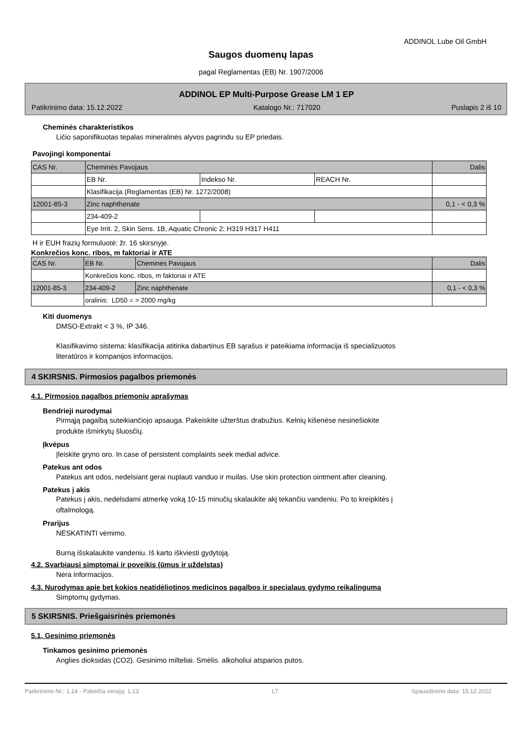ADDINOL Lube Oil GmbH
Saugos duomenų lapas
pagal Reglamentas (EB) Nr. 1907/2006
ADDINOL EP Multi-Purpose Grease LM 1 EP
Patikrinimo data: 15.12.2022 Katalogo Nr.: 717020 Puslapis 2 iš 10
Cheminės charakteristikos
Ličio saponifikuotas tepalas mineralinės alyvos pagrindu su EP priedais.
Pavojingi komponentai
| CAS Nr. | Cheminės Pavojaus | | | Dalis |
| | EB Nr. | Indekso Nr. | REACH Nr. | |
| | Klasifikacija (Reglamentas (EB) Nr. 1272/2008) | | | |
| 12001-85-3 | Zinc naphthenate | | | 0,1 - < 0,3 % |
| | 234-409-2 | | | |
| | Eye Irrit. 2, Skin Sens. 1B, Aquatic Chronic 2; H319 H317 H411 | | | |
H ir EUH frazių formuluotė: žr. 16 skirsnyje.
Konkrečios konc. ribos, m faktoriai ir ATE
| CAS Nr. | EB Nr. | Cheminės Pavojaus | Dalis |
| | Konkrečios konc. ribos, m faktoriai ir ATE | | |
| 12001-85-3 | 234-409-2 | Zinc naphthenate | 0,1 - < 0,3 % |
| | oralinis: LD50 = > 2000 mg/kg | | |
Kiti duomenys
DMSO-Extrakt < 3 %, IP 346.
Klasifikavimo sistema: klasifikacija atitinka dabartinus EB sąrašus ir pateikiama informacija iš specializuotos
literatūros ir kompanijos informacijos.
4 SKIRSNIS. Pirmosios pagalbos priemonės
4.1. Pirmosios pagalbos priemonių aprašymas
Bendrieji nurodymai
Pirmąją pagalbą suteikiančiojo apsauga. Pakeiskite užterštus drabužius. Kelnių kišenėse nesinešiokite
produkte išmirkytų šluosčių.
Įkvėpus
Įleiskite gryno oro. In case of persistent complaints seek medial advice.
Patekus ant odos
Patekus ant odos, nedelsiant gerai nuplauti vanduo ir muilas. Use skin protection ointment after cleaning.
Patekus į akis
Patekus į akis, nedelsdami atmerkę voką 10-15 minučių skalaukite akį tekančiu vandeniu. Po to kreipkitės į
oftalmologą.
Prarijus
NESKATINTI vėmimo.
Burną išskalaukite vandeniu. Iš karto iškviesti gydytoją.
4.2. Svarbiausi simptomai ir poveikis (ūmus ir uždelstas)
Nėra informacijos.
4.3. Nurodymas apie bet kokios neatidėliotinos medicinos pagalbos ir specialaus gydymo reikalingumą
Simptomų gydymas.
5 SKIRSNIS. Priešgaisrinės priemonės
5.1. Gesinimo priemonės
Tinkamos gesinimo priemonės
Anglies dioksidas (CO2). Gesinimo milteliai. Smėlis. alkoholiui atsparios putos.
Patikrinimo Nr.: 1,14 - Pakeičia versiją: 1,13 LT Spausdinimo data: 15.12.2022